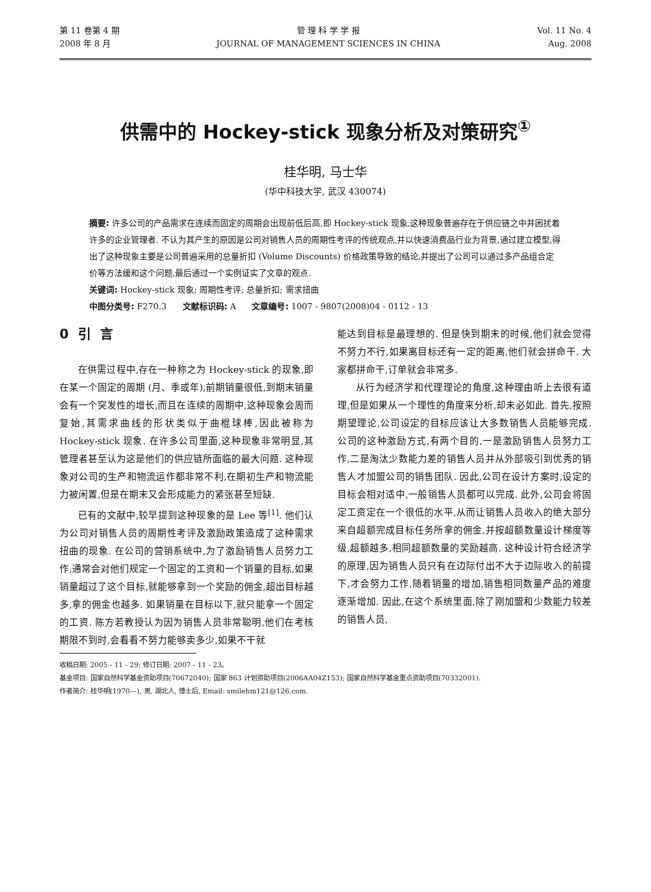第 11 卷第 4 期
2008 年 8 月
管 理 科 学 学 报
JOURNAL OF MANAGEMENT SCIENCES IN CHINA
Vol. 11 No. 4
Aug. 2008
供需中的 Hockey-stick 现象分析及对策研究<sup>①</sup>
桂华明, 马士华
(华中科技大学, 武汉 430074)
摘要: 许多公司的产品需求在连续而固定的周期会出现前低后高,即 Hockey-stick 现象,这种现象普遍存在于供应链之中并困扰着许多的企业管理者. 不认为其产生的原因是公司对销售人员的周期性考评的传统观点,并以快速消费品行业为背景,通过建立模型,得出了这种现象主要是公司普遍采用的总量折扣 (Volume Discounts) 价格政策导致的结论,并提出了公司可以通过多产品组合定价等方法缓和这个问题,最后通过一个实例证实了文章的观点.
关键词: Hockey-stick 现象; 周期性考评; 总量折扣; 需求扭曲
中图分类号: F270.3 文献标识码: A 文章编号: 1007 - 9807(2008)04 - 0112 - 13
0 引 言
在供需过程中,存在一种称之为 Hockey-stick 的现象,即在某一个固定的周期 (月、季或年),前期销量很低,到期末销量会有一个突发性的增长,而且在连续的周期中,这种现象会周而复始,其需求曲线的形状类似于曲棍球棒,因此被称为 Hockey-stick 现象. 在许多公司里面,这种现象非常明显,其管理者甚至认为这是他们的供应链所面临的最大问题. 这种现象对公司的生产和物流运作都非常不利,在期初生产和物流能力被闲置,但是在期末又会形成能力的紧张甚至短缺.
已有的文献中,较早提到这种现象的是 Lee 等<sup>[1]</sup>. 他们认为公司对销售人员的周期性考评及激励政策造成了这种需求扭曲的现象. 在公司的营销系统中,为了激励销售人员努力工作,通常会对他们规定一个固定的工资和一个销量的目标,如果销量超过了这个目标,就能够拿到一个奖励的佣金,超出目标越多,拿的佣金也越多. 如果销量在目标以下,就只能拿一个固定的工资. 陈方若教授认为因为销售人员非常聪明,他们在考核期限不到时,会看看不努力能够卖多少,如果不干就
能达到目标是最理想的. 但是快到期末的时候,他们就会觉得不努力不行,如果离目标还有一定的距离,他们就会拼命干. 大家都拼命干,订单就会非常多.
从行为经济学和代理理论的角度,这种理由听上去很有道理,但是如果从一个理性的角度来分析,却未必如此. 首先,按照期望理论,公司设定的目标应该让大多数销售人员能够完成. 公司的这种激励方式,有两个目的,一是激励销售人员努力工作,二是淘汰少数能力差的销售人员并从外部吸引到优秀的销售人才加盟公司的销售团队. 因此,公司在设计方案时,设定的目标会相对适中,一般销售人员都可以完成. 此外,公司会将固定工资定在一个很低的水平,从而让销售人员收入的绝大部分来自超额完成目标任务所拿的佣金,并按超额数量设计梯度等级,超额越多,相同超额数量的奖励越高. 这种设计符合经济学的原理,因为销售人员只有在边际付出不大于边际收入的前提下,才会努力工作,随着销量的增加,销售相同数量产品的难度逐渐增加. 因此,在这个系统里面,除了刚加盟和少数能力较差的销售人员,
收稿日期: 2005 - 11 - 29; 修订日期: 2007 - 11 - 23。
基金项目: 国家自然科学基金资助项目(70672040); 国家 863 计划资助项目(2006AA04Z153); 国家自然科学基金重点资助项目(70332001).
作者简介: 桂华明(1970—), 男, 湖北人, 博士后, Email: smilehm121@126.com.